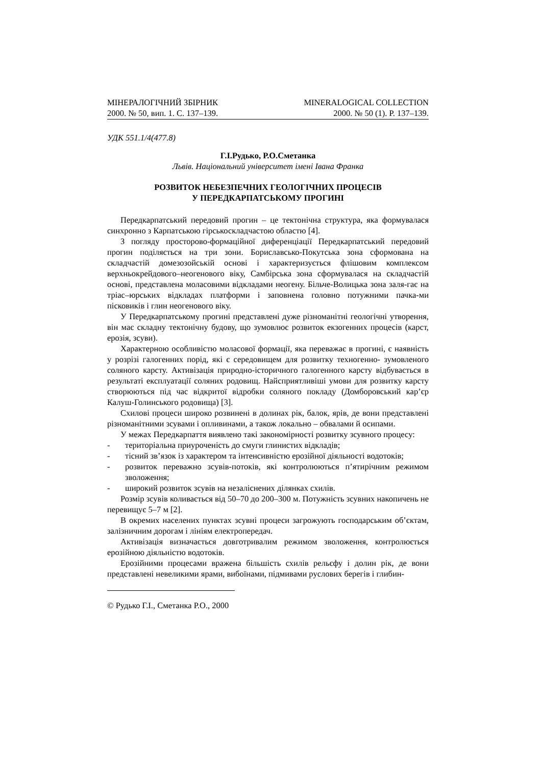МІНЕРАЛОГІЧНИЙ ЗБІРНИК
2000. № 50, вип. 1. С. 137–139.
MINERALOGICAL COLLECTION
2000. № 50 (1). P. 137–139.
УДК 551.1/4(477.8)
Г.І.Рудько, Р.О.Сметанка
Львів. Національний університет імені Івана Франка
РОЗВИТОК НЕБЕЗПЕЧНИХ ГЕОЛОГІЧНИХ ПРОЦЕСІВ
У ПЕРЕДКАРПАТСЬКОМУ ПРОГИНІ
Передкарпатський передовий прогин – це тектонічна структура, яка формувалася синхронно з Карпатською гірськоскладчастою областю [4].
З погляду просторово-формаційної диференціації Передкарпатський передовий прогин поділяється на три зони. Бориславсько-Покутська зона сформована на складчастій домезозойській основі і характеризується флішовим комплексом верхньокрейдового–неогенового віку, Самбірська зона сформувалася на складчастій основі, представлена моласовими відкладами неогену. Більче-Волицька зона заля-гає на тріас–юрських відкладах платформи і заповнена головно потужними пачка-ми пісковиків і глин неогенового віку.
У Передкарпатському прогині представлені дуже різноманітні геологічні утворення, він має складну тектонічну будову, що зумовлює розвиток екзогенних процесів (карст, ерозія, зсуви).
Характерною особливістю моласової формації, яка переважає в прогині, є наявність у розрізі галогенних порід, які є середовищем для розвитку техногенно- зумовленого соляного карсту. Активізація природно-історичного галогенного карсту відбувається в результаті експлуатації соляних родовищ. Найсприятливіші умови для розвитку карсту створюються під час відкритої відробки соляного покладу (Домборовський кар’єр Калуш-Голинського родовища) [3].
Схилові процеси широко розвинені в долинах рік, балок, ярів, де вони представлені різноманітними зсувами і опливинами, а також локально – обвалами й осипами.
У межах Передкарпаття виявлено такі закономірності розвитку зсувного процесу:
- територіальна приуроченість до смуги глинистих відкладів;
- тісний зв’язок із характером та інтенсивністю ерозійної діяльності водотоків;
- розвиток переважно зсувів-потоків, які контролюються п’ятирічним режимом зволоження;
- широкий розвиток зсувів на незаліснених ділянках схилів.
Розмір зсувів коливається від 50–70 до 200–300 м. Потужність зсувних накопичень не перевищує 5–7 м [2].
В окремих населених пунктах зсувні процеси загрожують господарським об’єктам, залізничним дорогам і лініям електропередач.
Активізація визначається довготривалим режимом зволоження, контролюється ерозійною діяльністю водотоків.
Ерозійними процесами вражена більшість схилів рельєфу і долин рік, де вони представлені невеликими ярами, вибоїнами, підмивами руслових берегів і глибин-
© Рудько Г.І., Сметанка Р.О., 2000